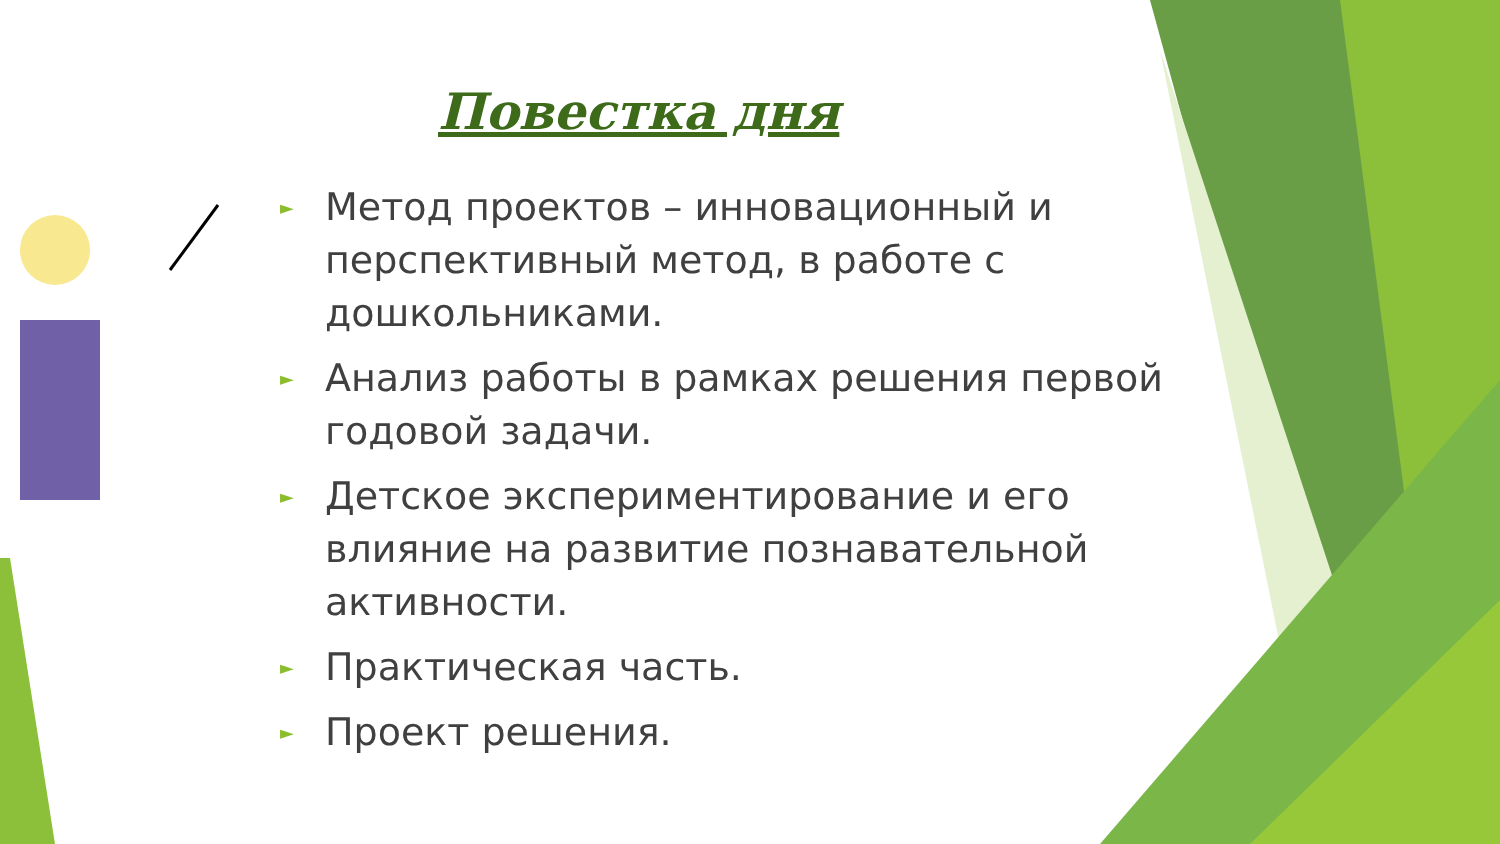Повестка дня
► Метод проектов – инновационный и перспективный метод, в работе с дошкольниками.
► Анализ работы в рамках решения первой годовой задачи.
► Детское экспериментирование и его влияние на развитие познавательной активности.
► Практическая часть.
► Проект решения.